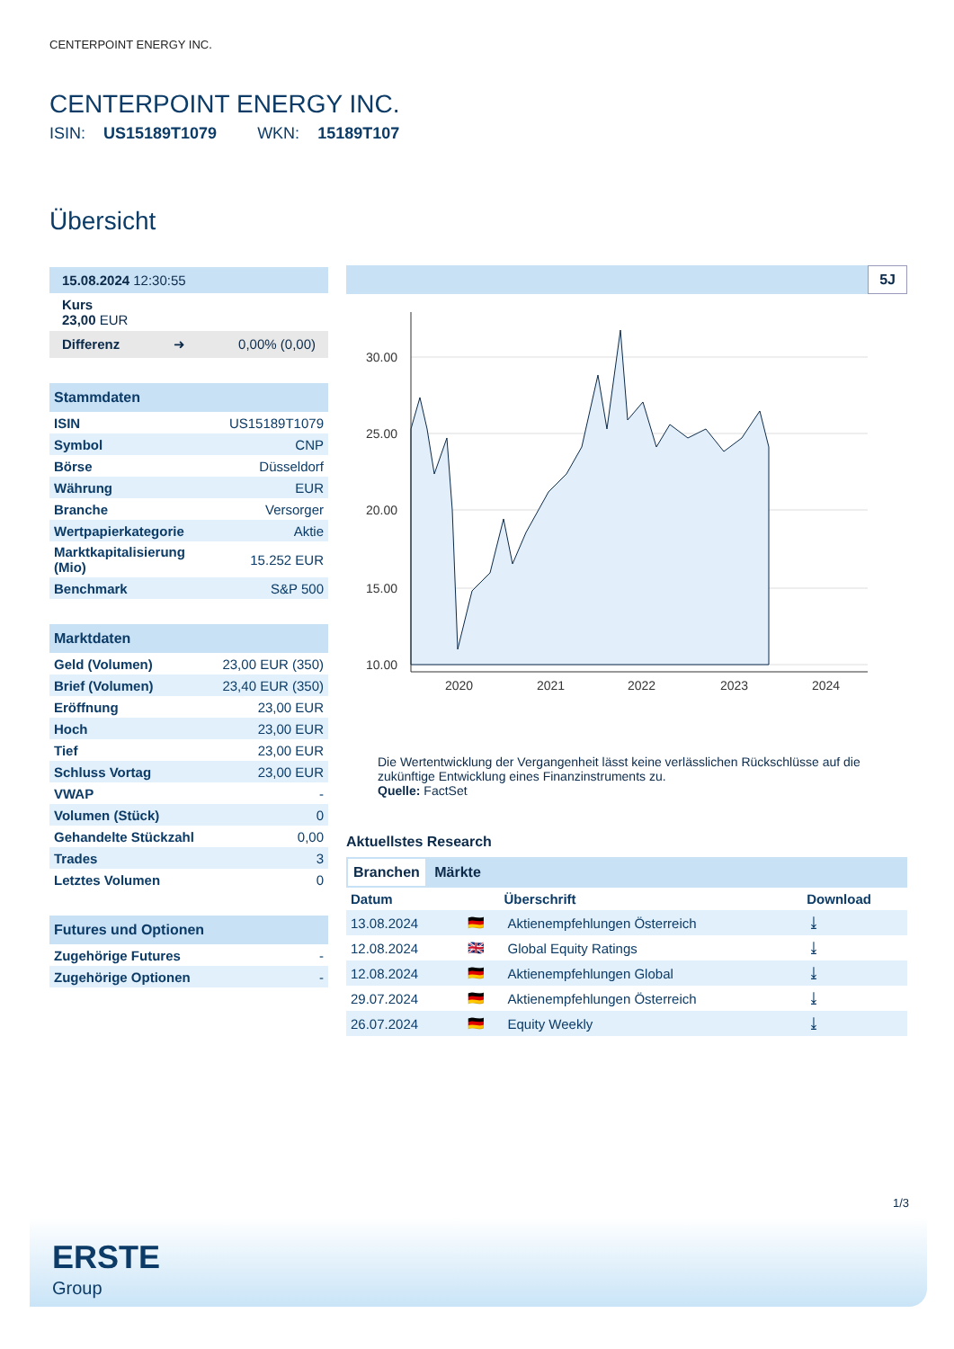CENTERPOINT ENERGY INC.
CENTERPOINT ENERGY INC.
ISIN: US15189T1079 WKN: 15189T107
Übersicht
15.08.2024 12:30:55
Kurs
23,00 EUR
Differenz ➜ 0,00% (0,00)
| Stammdaten | |
| --- | --- |
| ISIN | US15189T1079 |
| Symbol | CNP |
| Börse | Düsseldorf |
| Währung | EUR |
| Branche | Versorger |
| Wertpapierkategorie | Aktie |
| Marktkapitalisierung (Mio) | 15.252 EUR |
| Benchmark | S&P 500 |
| Marktdaten | |
| --- | --- |
| Geld (Volumen) | 23,00 EUR (350) |
| Brief (Volumen) | 23,40 EUR (350) |
| Eröffnung | 23,00 EUR |
| Hoch | 23,00 EUR |
| Tief | 23,00 EUR |
| Schluss Vortag | 23,00 EUR |
| VWAP | - |
| Volumen (Stück) | 0 |
| Gehandelte Stückzahl | 0,00 |
| Trades | 3 |
| Letztes Volumen | 0 |
| Futures und Optionen | |
| --- | --- |
| Zugehörige Futures | - |
| Zugehörige Optionen | - |
5J
30.00
25.00
20.00
15.00
10.00
2020
2021
2022
2023
2024
Die Wertentwicklung der Vergangenheit lässt keine verlässlichen Rückschlüsse auf die zukünftige Entwicklung eines Finanzinstruments zu.
Quelle: FactSet
Aktuellstes Research
Branchen Märkte
| Datum | | Überschrift | Download |
| --- | --- | --- | --- |
| 13.08.2024 | 🇩🇪 | Aktienempfehlungen Österreich | ⤓ |
| 12.08.2024 | 🇬🇧 | Global Equity Ratings | ⤓ |
| 12.08.2024 | 🇩🇪 | Aktienempfehlungen Global | ⤓ |
| 29.07.2024 | 🇩🇪 | Aktienempfehlungen Österreich | ⤓ |
| 26.07.2024 | 🇩🇪 | Equity Weekly | ⤓ |
1/3
ERSTE
Group